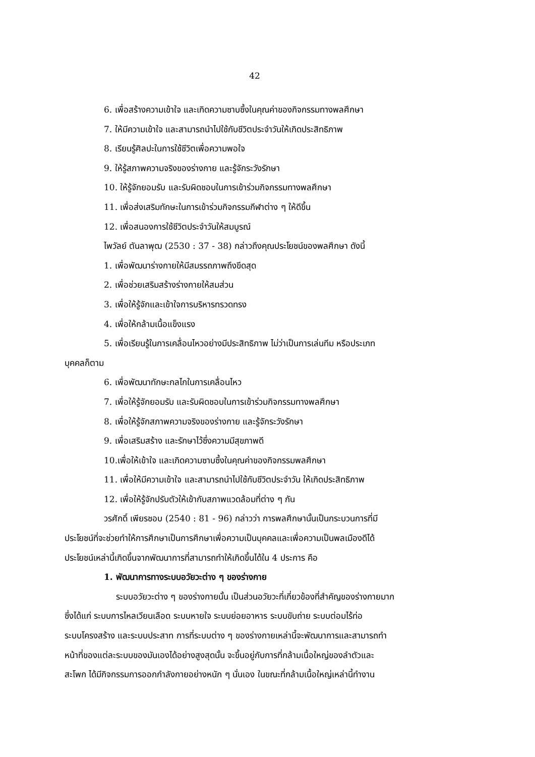42
6. เพื่อสร้างความเข้าใจ และเกิดความซาบซึ้งในคุณค่าของกิจกรรมทางพลศึกษา
7. ให้มีความเข้าใจ และสามารถนำไปใช้กับชีวิตประจำวันให้เกิดประสิทธิภาพ
8. เรียนรู้ศิลปะในการใช้ชีวิตเพื่อความพอใจ
9. ให้รู้สภาพความจริงของร่างกาย และรู้จักระวังรักษา
10. ให้รู้จักยอมรับ และรับผิดชอบในการเข้าร่วมกิจกรรมทางพลศึกษา
11. เพื่อส่งเสริมทักษะในการเข้าร่วมกิจกรรมกีฬาต่าง ๆ ให้ดีขึ้น
12. เพื่อสนองการใช้ชีวิตประจำวันให้สมบูรณ์
ไพวัลย์ ตันลาพุฒ (2530 : 37 - 38) กล่าวถึงคุณประโยชน์ของพลศึกษา ดังนี้
1. เพื่อพัฒนาร่างกายให้มีสมรรถภาพถึงขีดสุด
2. เพื่อช่วยเสริมสร้างร่างกายให้สมส่วน
3. เพื่อให้รู้จักและเข้าใจการบริหารทรวดทรง
4. เพื่อให้กล้ามเนื้อแข็งแรง
5. เพื่อเรียนรู้ในการเคลื่อนไหวอย่างมีประสิทธิภาพ ไม่ว่าเป็นการเล่นทีม หรือประเภท
บุคคลก็ตาม
6. เพื่อพัฒนาทักษะกลไกในการเคลื่อนไหว
7. เพื่อให้รู้จักยอมรับ และรับผิดชอบในการเข้าร่วมกิจกรรมทางพลศึกษา
8. เพื่อให้รู้จักสภาพความจริงของร่างกาย และรู้จักระวังรักษา
9. เพื่อเสริมสร้าง และรักษาไว้ซึ่งความมีสุขภาพดี
10.เพื่อให้เข้าใจ และเกิดความซาบซึ้งในคุณค่าของกิจกรรมพลศึกษา
11. เพื่อให้มีความเข้าใจ และสามารถนำไปใช้กับชีวิตประจำวัน ให้เกิดประสิทธิภาพ
12. เพื่อให้รู้จักปรับตัวให้เข้ากับสภาพแวดล้อมที่ต่าง ๆ กัน
วรศักดิ์ เพียรชอบ (2540 : 81 - 96) กล่าวว่า การพลศึกษานั้นเป็นกระบวนการที่มี
ประโยชน์ที่จะช่วยทำให้การศึกษาเป็นการศึกษาเพื่อความเป็นบุคคลและเพื่อความเป็นพลเมืองดีได้
ประโยชน์เหล่านี้เกิดขึ้นจากพัฒนาการที่สามารถทำให้เกิดขึ้นได้ใน 4 ประการ คือ
1. พัฒนาการทางระบบอวัยวะต่าง ๆ ของร่างกาย
ระบบอวัยวะต่าง ๆ ของร่างกายนั้น เป็นส่วนอวัยวะที่เกี่ยวข้องที่สำคัญของร่างกายมาก
ซึ่งได้แก่ ระบบการไหลเวียนเลือด ระบบหายใจ ระบบย่อยอาหาร ระบบขับถ่าย ระบบต่อมไร้ท่อ
ระบบโครงสร้าง และระบบประสาท การที่ระบบต่าง ๆ ของร่างกายเหล่านี้จะพัฒนาการและสามารถทำ
หน้าที่ของแต่ละระบบของมันเองได้อย่างสูงสุดนั้น จะขึ้นอยู่กับการที่กล้ามเนื้อใหญ่ของลำตัวและ
สะโพก ได้มีกิจกรรมการออกกำลังกายอย่างหนัก ๆ นั่นเอง ในขณะที่กล้ามเนื้อใหญ่เหล่านี้ทำงาน